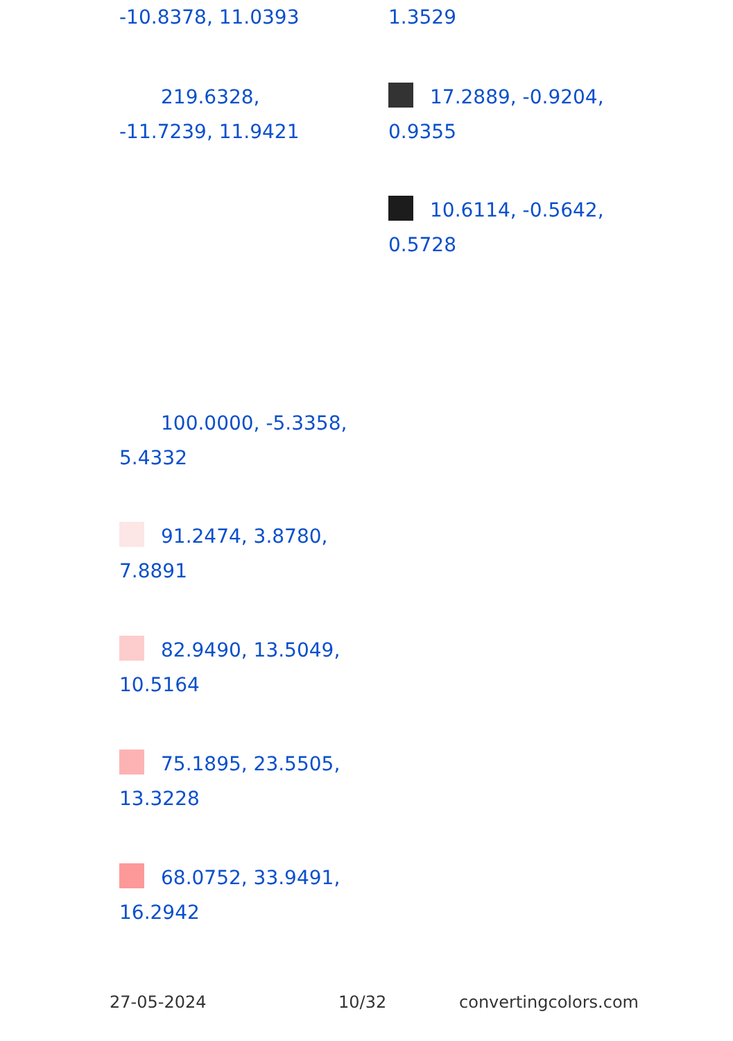-10.8378, 11.0393 1.3529
219.6328, -11.7239, 11.9421
17.2889, -0.9204, 0.9355
10.6114, -0.5642, 0.5728
100.0000, -5.3358, 5.4332
91.2474, 3.8780, 7.8891
82.9490, 13.5049, 10.5164
75.1895, 23.5505, 13.3228
68.0752, 33.9491, 16.2942
27-05-2024 10/32 convertingcolors.com